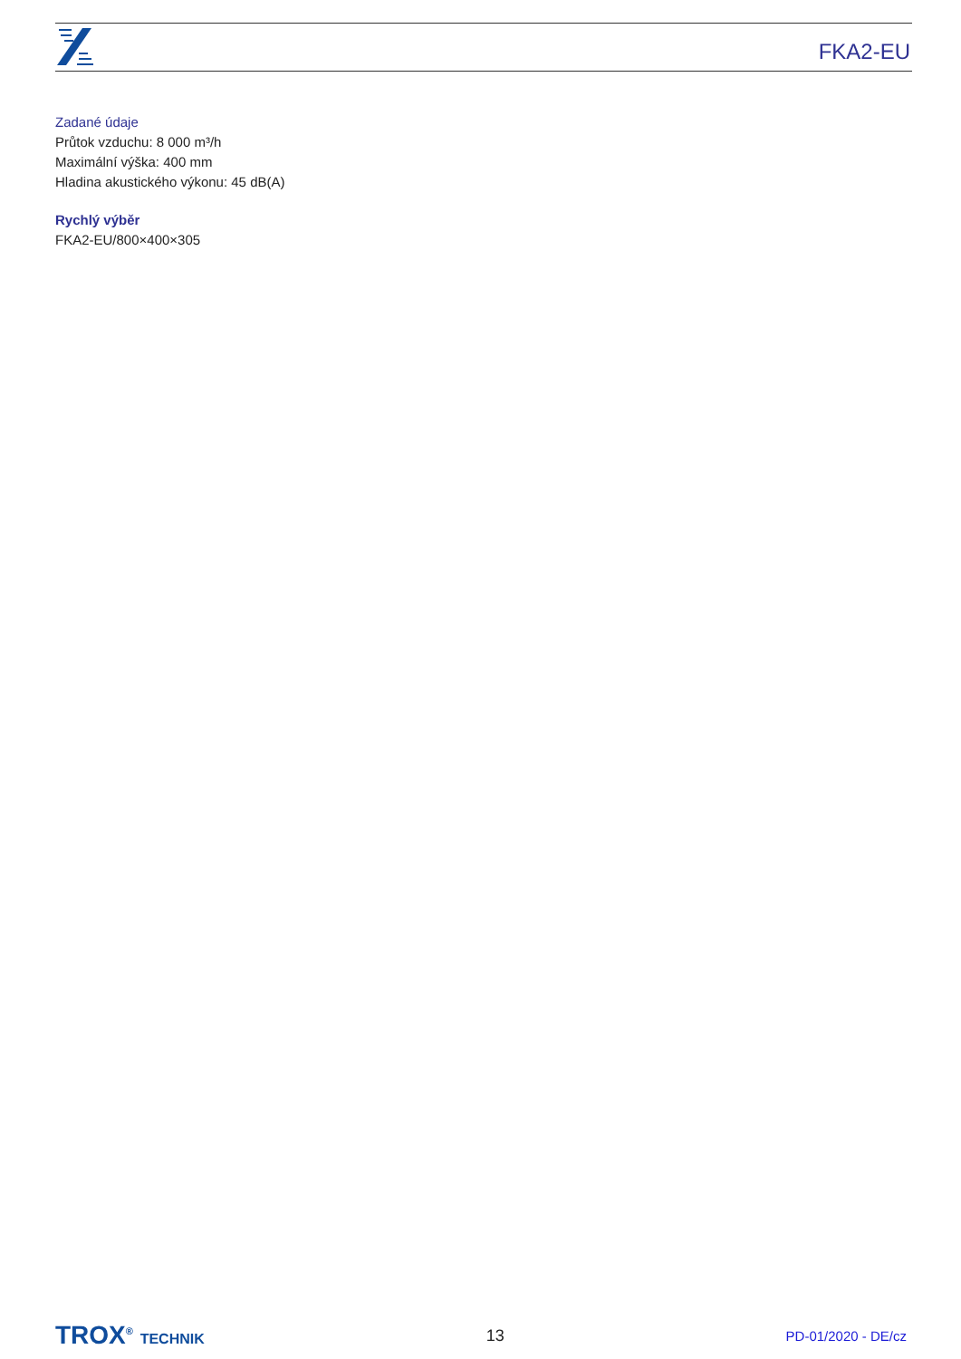FKA2-EU
Zadané údaje
Průtok vzduchu: 8 000 m³/h
Maximální výška: 400 mm
Hladina akustického výkonu: 45 dB(A)
Rychlý výběr
FKA2-EU/800×400×305
TROX<sup>®</sup> TECHNIK 13
PD-01/2020 - DE/cz